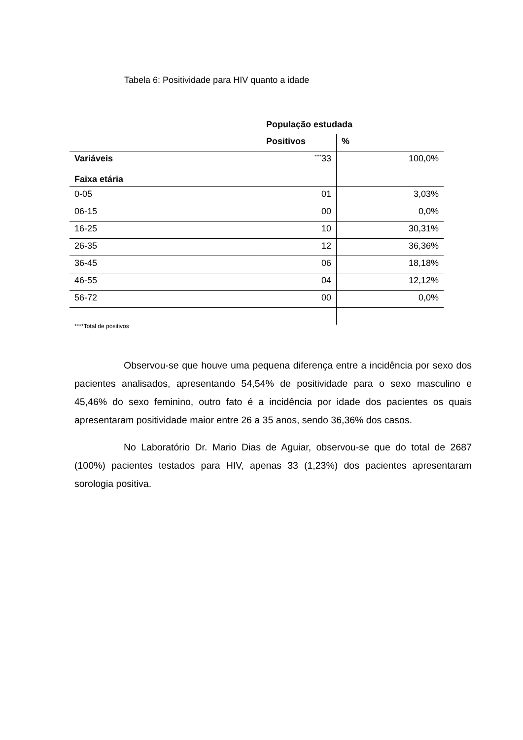Tabela 6: Positividade para HIV quanto a idade
| | População estudada | |
| --- | --- | --- |
| | Positivos | % |
| Variáveis Faixa etária | <sup>****</sup>33 | 100,0% |
| 0-05 | 01 | 3,03% |
| 06-15 | 00 | 0,0% |
| 16-25 | 10 | 30,31% |
| 26-35 | 12 | 36,36% |
| 36-45 | 06 | 18,18% |
| 46-55 | 04 | 12,12% |
| 56-72 | 00 | 0,0% |
****Total de positivos
Observou-se que houve uma pequena diferença entre a incidência por sexo dos pacientes analisados, apresentando 54,54% de positividade para o sexo masculino e 45,46% do sexo feminino, outro fato é a incidência por idade dos pacientes os quais apresentaram positividade maior entre 26 a 35 anos, sendo 36,36% dos casos.
No Laboratório Dr. Mario Dias de Aguiar, observou-se que do total de 2687 (100%) pacientes testados para HIV, apenas 33 (1,23%) dos pacientes apresentaram sorologia positiva.